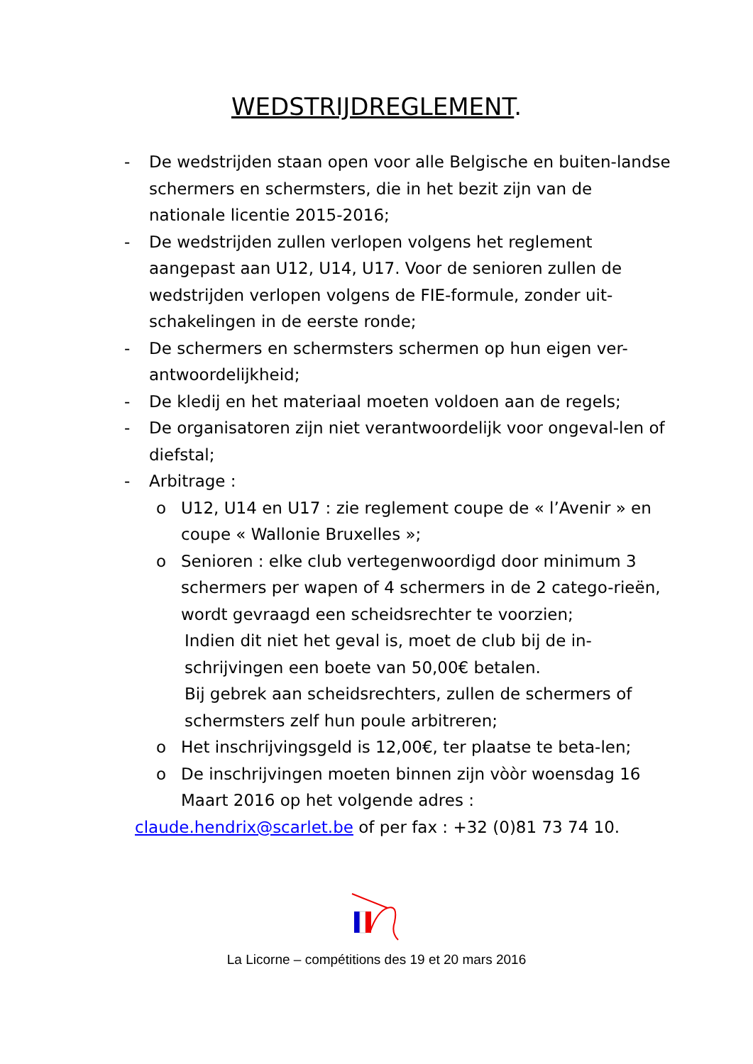WEDSTRIJDREGLEMENT.
- De wedstrijden staan open voor alle Belgische en buiten-landse schermers en schermsters, die in het bezit zijn van de nationale licentie 2015-2016;
- De wedstrijden zullen verlopen volgens het reglement aangepast aan U12, U14, U17. Voor de senioren zullen de wedstrijden verlopen volgens de FIE-formule, zonder uit-schakelingen in de eerste ronde;
- De schermers en schermsters schermen op hun eigen ver-antwoordelijkheid;
- De kledij en het materiaal moeten voldoen aan de regels;
- De organisatoren zijn niet verantwoordelijk voor ongeval-len of diefstal;
- Arbitrage :
o U12, U14 en U17 : zie reglement coupe de « l’Avenir » en coupe « Wallonie Bruxelles »;
o Senioren : elke club vertegenwoordigd door minimum 3 schermers per wapen of 4 schermers in de 2 catego-rieën, wordt gevraagd een scheidsrechter te voorzien;
Indien dit niet het geval is, moet de club bij de in-schrijvingen een boete van 50,00€ betalen.
Bij gebrek aan scheidsrechters, zullen de schermers of schermsters zelf hun poule arbitreren;
o Het inschrijvingsgeld is 12,00€, ter plaatse te beta-len;
o De inschrijvingen moeten binnen zijn vòòr woensdag 16 Maart 2016 op het volgende adres :
claude.hendrix@scarlet.be of per fax : +32 (0)81 73 74 10.
La Licorne – compétitions des 19 et 20 mars 2016